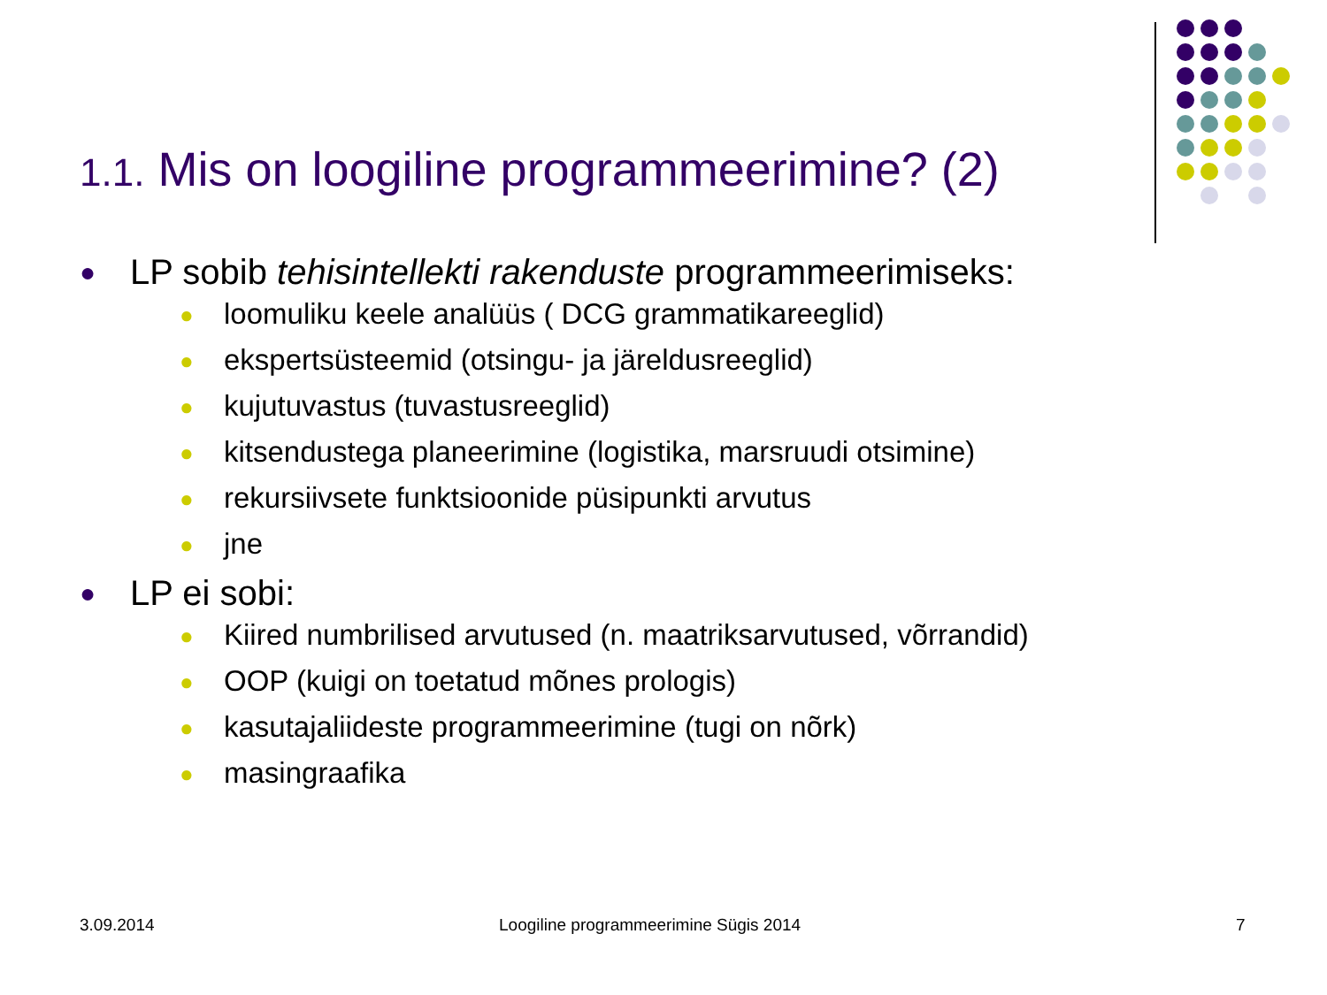1.1. Mis on loogiline programmeerimine? (2)
● LP sobib tehisintellekti rakenduste programmeerimiseks:
● loomuliku keele analüüs ( DCG grammatikareeglid)
● ekspertsüsteemid (otsingu- ja järeldusreeglid)
● kujutuvastus (tuvastusreeglid)
● kitsendustega planeerimine (logistika, marsruudi otsimine)
● rekursiivsete funktsioonide püsipunkti arvutus
● jne
● LP ei sobi:
● Kiired numbrilised arvutused (n. maatriksarvutused, võrrandid)
● OOP (kuigi on toetatud mõnes prologis)
● kasutajaliideste programmeerimine (tugi on nõrk)
● masingraafika
3.09.2014
Loogiline programmeerimine Sügis 2014
7